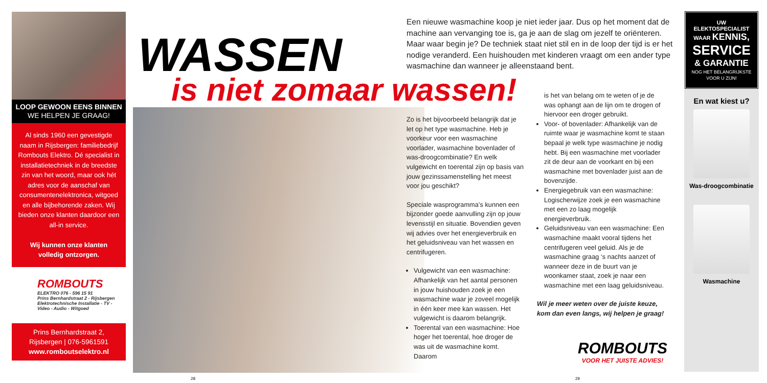LOOP GEWOON EENS BINNEN
WE HELPEN JE GRAAG!
Al sinds 1960 een gevestigde naam in Rijsbergen: familiebedrijf Rombouts Elektro. Dé specialist in installatietechniek in de breedste zin van het woord, maar ook hét adres voor de aanschaf van consumentenelektronica, witgoed en alle bijbehorende zaken. Wij bieden onze klanten daardoor een all-in service.
Wij kunnen onze klanten volledig ontzorgen.
ROMBOUTS
ELEKTRO 076 - 596 15 91
Prins Bernhardstraat 2 - Rijsbergen
Elektrotechnische Installatie - TV - Video - Audio - Witgoed
Prins Bernhardstraat 2,
Rijsbergen | 076-5961591
www.romboutselektro.nl
WASSEN
is niet zomaar wassen!
Een nieuwe wasmachine koop je niet ieder jaar. Dus op het moment dat de machine aan vervanging toe is, ga je aan de slag om jezelf te oriënteren. Maar waar begin je? De techniek staat niet stil en in de loop der tijd is er het nodige veranderd. Een huishouden met kinderen vraagt om een ander type wasmachine dan wanneer je alleenstaand bent.
Zo is het bijvoorbeeld belangrijk dat je let op het type wasmachine. Heb je voorkeur voor een wasmachine voorlader, wasmachine bovenlader of was-droogcombinatie? En welk vulgewicht en toerental zijn op basis van jouw gezinssamenstelling het meest voor jou geschikt?
Speciale wasprogramma’s kunnen een bijzonder goede aanvulling zijn op jouw levensstijl en situatie. Bovendien geven wij advies over het energieverbruik en het geluidsniveau van het wassen en centrifugeren.
Vulgewicht van een wasmachine: Afhankelijk van het aantal personen in jouw huishouden zoek je een wasmachine waar je zoveel mogelijk in één keer mee kan wassen. Het vulgewicht is daarom belangrijk.
Toerental van een wasmachine: Hoe hoger het toerental, hoe droger de was uit de wasmachine komt. Daarom
is het van belang om te weten of je de was ophangt aan de lijn om te drogen of hiervoor een droger gebruikt.
Voor- of bovenlader: Afhankelijk van de ruimte waar je wasmachine komt te staan bepaal je welk type wasmachine je nodig hebt. Bij een wasmachine met voorlader zit de deur aan de voorkant en bij een wasmachine met bovenlader juist aan de bovenzijde.
Energiegebruik van een wasmachine: Logischerwijze zoek je een wasmachine met een zo laag mogelijk energieverbruik.
Geluidsniveau van een wasmachine: Een wasmachine maakt vooral tijdens het centrifugeren veel geluid. Als je de wasmachine graag ‘s nachts aanzet of wanneer deze in de buurt van je woonkamer staat, zoek je naar een wasmachine met een laag geluidsniveau.
Wil je meer weten over de juiste keuze, kom dan even langs, wij helpen je graag!
ROMBOUTS
VOOR HET JUISTE ADVIES!
UW ELEKTOSPECIALIST
WAAR KENNIS,
SERVICE
& GARANTIE
NOG HET BELANGRIJKSTE
VOOR U ZIJN!
En wat kiest u?
Was-droogcombinatie
Wasmachine
28 29